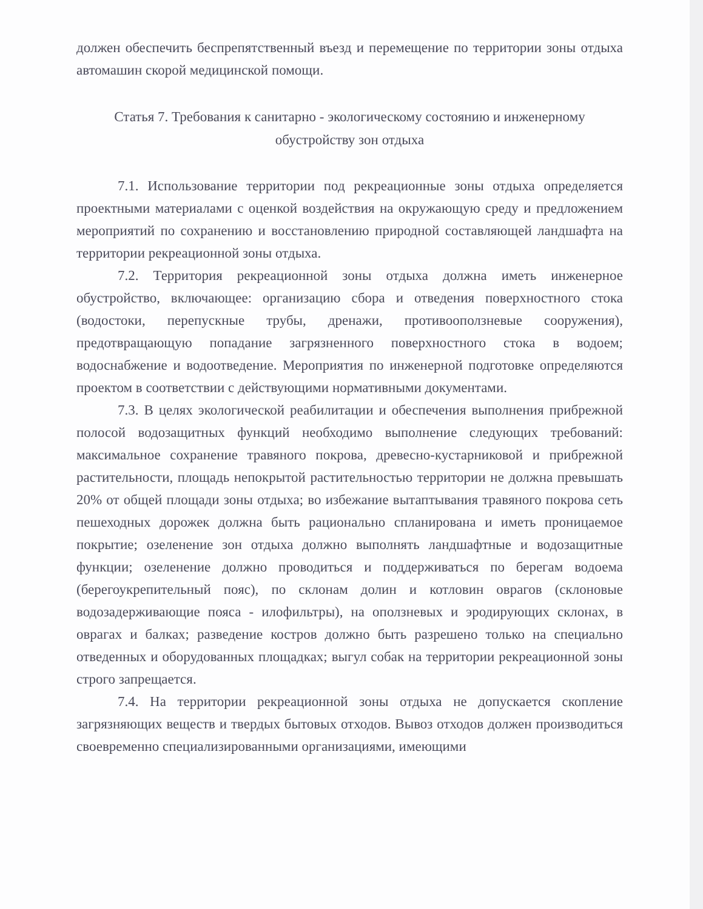должен обеспечить беспрепятственный въезд и перемещение по территории зоны отдыха автомашин скорой медицинской помощи.
Статья 7. Требования к санитарно - экологическому состоянию и инженерному обустройству зон отдыха
7.1. Использование территории под рекреационные зоны отдыха определяется проектными материалами с оценкой воздействия на окружающую среду и предложением мероприятий по сохранению и восстановлению природной составляющей ландшафта на территории рекреационной зоны отдыха.
7.2. Территория рекреационной зоны отдыха должна иметь инженерное обустройство, включающее: организацию сбора и отведения поверхностного стока (водостоки, перепускные трубы, дренажи, противооползневые сооружения), предотвращающую попадание загрязненного поверхностного стока в водоем; водоснабжение и водоотведение. Мероприятия по инженерной подготовке определяются проектом в соответствии с действующими нормативными документами.
7.3. В целях экологической реабилитации и обеспечения выполнения прибрежной полосой водозащитных функций необходимо выполнение следующих требований: максимальное сохранение травяного покрова, древесно-кустарниковой и прибрежной растительности, площадь непокрытой растительностью территории не должна превышать 20% от общей площади зоны отдыха; во избежание вытаптывания травяного покрова сеть пешеходных дорожек должна быть рационально спланирована и иметь проницаемое покрытие; озеленение зон отдыха должно выполнять ландшафтные и водозащитные функции; озеленение должно проводиться и поддерживаться по берегам водоема (берегоукрепительный пояс), по склонам долин и котловин оврагов (склоновые водозадерживающие пояса - илофильтры), на оползневых и эродирующих склонах, в оврагах и балках; разведение костров должно быть разрешено только на специально отведенных и оборудованных площадках; выгул собак на территории рекреационной зоны строго запрещается.
7.4. На территории рекреационной зоны отдыха не допускается скопление загрязняющих веществ и твердых бытовых отходов. Вывоз отходов должен производиться своевременно специализированными организациями, имеющими